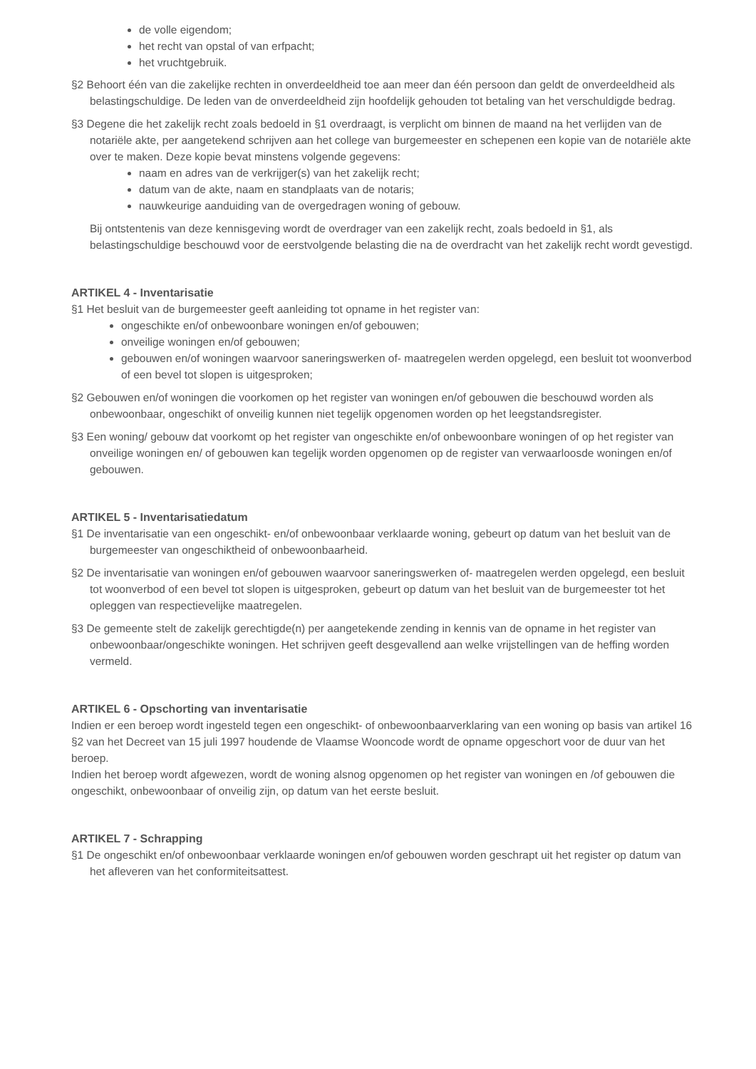de volle eigendom;
het recht van opstal of van erfpacht;
het vruchtgebruik.
§2 Behoort één van die zakelijke rechten in onverdeeldheid toe aan meer dan één persoon dan geldt de onverdeeldheid als belastingschuldige. De leden van de onverdeeldheid zijn hoofdelijk gehouden tot betaling van het verschuldigde bedrag.
§3 Degene die het zakelijk recht zoals bedoeld in §1 overdraagt, is verplicht om binnen de maand na het verlijden van de notariële akte, per aangetekend schrijven aan het college van burgemeester en schepenen een kopie van de notariële akte over te maken. Deze kopie bevat minstens volgende gegevens:
naam en adres van de verkrijger(s) van het zakelijk recht;
datum van de akte, naam en standplaats van de notaris;
nauwkeurige aanduiding van de overgedragen woning of gebouw.
Bij ontstentenis van deze kennisgeving wordt de overdrager van een zakelijk recht, zoals bedoeld in §1, als belastingschuldige beschouwd voor de eerstvolgende belasting die na de overdracht van het zakelijk recht wordt gevestigd.
ARTIKEL 4 - Inventarisatie
§1 Het besluit van de burgemeester geeft aanleiding tot opname in het register van:
ongeschikte en/of onbewoonbare woningen en/of gebouwen;
onveilige woningen en/of gebouwen;
gebouwen en/of woningen waarvoor saneringswerken of- maatregelen werden opgelegd, een besluit tot woonverbod of een bevel tot slopen is uitgesproken;
§2 Gebouwen en/of woningen die voorkomen op het register van woningen en/of gebouwen die beschouwd worden als onbewoonbaar, ongeschikt of onveilig kunnen niet tegelijk opgenomen worden op het leegstandsregister.
§3 Een woning/ gebouw dat voorkomt op het register van ongeschikte en/of onbewoonbare woningen of op het register van onveilige woningen en/ of gebouwen kan tegelijk worden opgenomen op de register van verwaarloosde woningen en/of gebouwen.
ARTIKEL 5 - Inventarisatiedatum
§1 De inventarisatie van een ongeschikt- en/of onbewoonbaar verklaarde woning, gebeurt op datum van het besluit van de burgemeester van ongeschiktheid of onbewoonbaarheid.
§2 De inventarisatie van woningen en/of gebouwen waarvoor saneringswerken of- maatregelen werden opgelegd, een besluit tot woonverbod of een bevel tot slopen is uitgesproken, gebeurt op datum van het besluit van de burgemeester tot het opleggen van respectievelijke maatregelen.
§3 De gemeente stelt de zakelijk gerechtigde(n) per aangetekende zending in kennis van de opname in het register van onbewoonbaar/ongeschikte woningen. Het schrijven geeft desgevallend aan welke vrijstellingen van de heffing worden vermeld.
ARTIKEL 6 - Opschorting van inventarisatie
Indien er een beroep wordt ingesteld tegen een ongeschikt- of onbewoonbaarverklaring van een woning op basis van artikel 16 §2 van het Decreet van 15 juli 1997 houdende de Vlaamse Wooncode wordt de opname opgeschort voor de duur van het beroep.
Indien het beroep wordt afgewezen, wordt de woning alsnog opgenomen op het register van woningen en /of gebouwen die ongeschikt, onbewoonbaar of onveilig zijn, op datum van het eerste besluit.
ARTIKEL 7 - Schrapping
§1 De ongeschikt en/of onbewoonbaar verklaarde woningen en/of gebouwen worden geschrapt uit het register op datum van het afleveren van het conformiteitsattest.